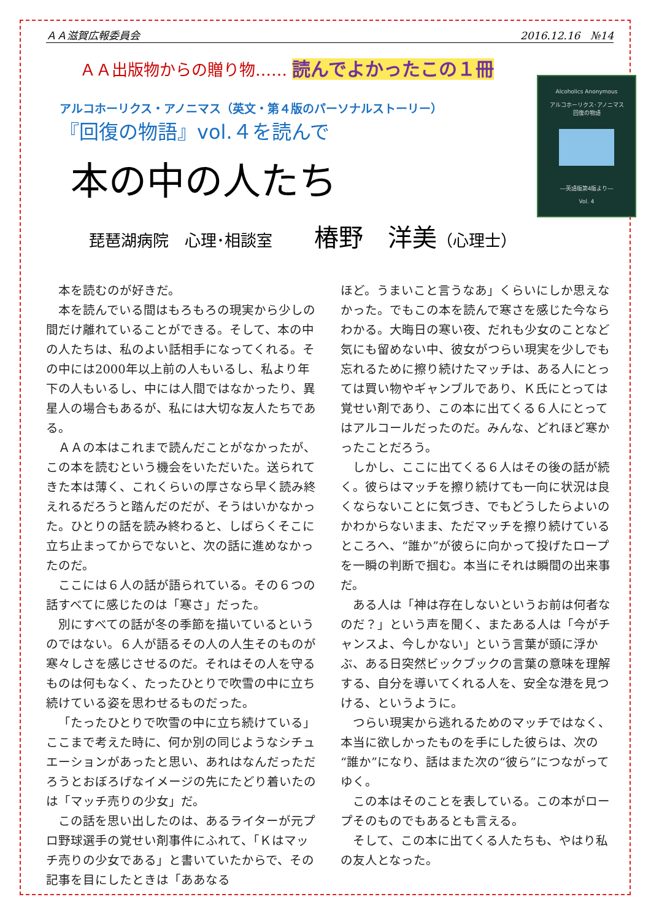ＡＡ滋賀広報委員会 2016.12.16　№14
ＡＡ出版物からの贈り物…… 読んでよかったこの１冊
アルコホーリクス・アノニマス（英文・第４版のパーソナルストーリー）
『回復の物語』vol.４を読んで
本の中の人たち
琵琶湖病院　心理･相談室 椿野　洋美（心理士）
Alcoholics Anonymous
アルコホーリクス･アノニマス
回復の物語
―英語版第4版より―
Vol. 4
本を読むのが好きだ。
本を読んでいる間はもろもろの現実から少しの間だけ離れていることができる。そして、本の中の人たちは、私のよい話相手になってくれる。その中には2000年以上前の人もいるし、私より年下の人もいるし、中には人間ではなかったり、異星人の場合もあるが、私には大切な友人たちである。
ＡＡの本はこれまで読んだことがなかったが、この本を読むという機会をいただいた。送られてきた本は薄く、これくらいの厚さなら早く読み終えれるだろうと踏んだのだが、そうはいかなかった。ひとりの話を読み終わると、しばらくそこに立ち止まってからでないと、次の話に進めなかったのだ。
ここには６人の話が語られている。その６つの話すべてに感じたのは「寒さ」だった。
別にすべての話が冬の季節を描いているというのではない。６人が語るその人の人生そのものが寒々しさを感じさせるのだ。それはその人を守るものは何もなく、たったひとりで吹雪の中に立ち続けている姿を思わせるものだった。
「たったひとりで吹雪の中に立ち続けている」ここまで考えた時に、何か別の同じようなシチュエーションがあったと思い、あれはなんだっただろうとおぼろげなイメージの先にたどり着いたのは「マッチ売りの少女」だ。
この話を思い出したのは、あるライターが元プロ野球選手の覚せい剤事件にふれて、「Ｋはマッチ売りの少女である」と書いていたからで、その記事を目にしたときは「ああなる
ほど。うまいこと言うなあ」くらいにしか思えなかった。でもこの本を読んで寒さを感じた今ならわかる。大晦日の寒い夜、だれも少女のことなど気にも留めない中、彼女がつらい現実を少しでも忘れるために擦り続けたマッチは、ある人にとっては買い物やギャンブルであり、Ｋ氏にとっては覚せい剤であり、この本に出てくる６人にとってはアルコールだったのだ。みんな、どれほど寒かったことだろう。
しかし、ここに出てくる６人はその後の話が続く。彼らはマッチを擦り続けても一向に状況は良くならないことに気づき、でもどうしたらよいのかわからないまま、ただマッチを擦り続けているところへ、“誰か”が彼らに向かって投げたロープを一瞬の判断で掴む。本当にそれは瞬間の出来事だ。
ある人は「神は存在しないというお前は何者なのだ？」という声を聞く、またある人は「今がチャンスよ、今しかない」という言葉が頭に浮かぶ、ある日突然ビックブックの言葉の意味を理解する、自分を導いてくれる人を、安全な港を見つける、というように。
つらい現実から逃れるためのマッチではなく、本当に欲しかったものを手にした彼らは、次の“誰か”になり、話はまた次の“彼ら”につながってゆく。
この本はそのことを表している。この本がロープそのものでもあるとも言える。
そして、この本に出てくる人たちも、やはり私の友人となった。